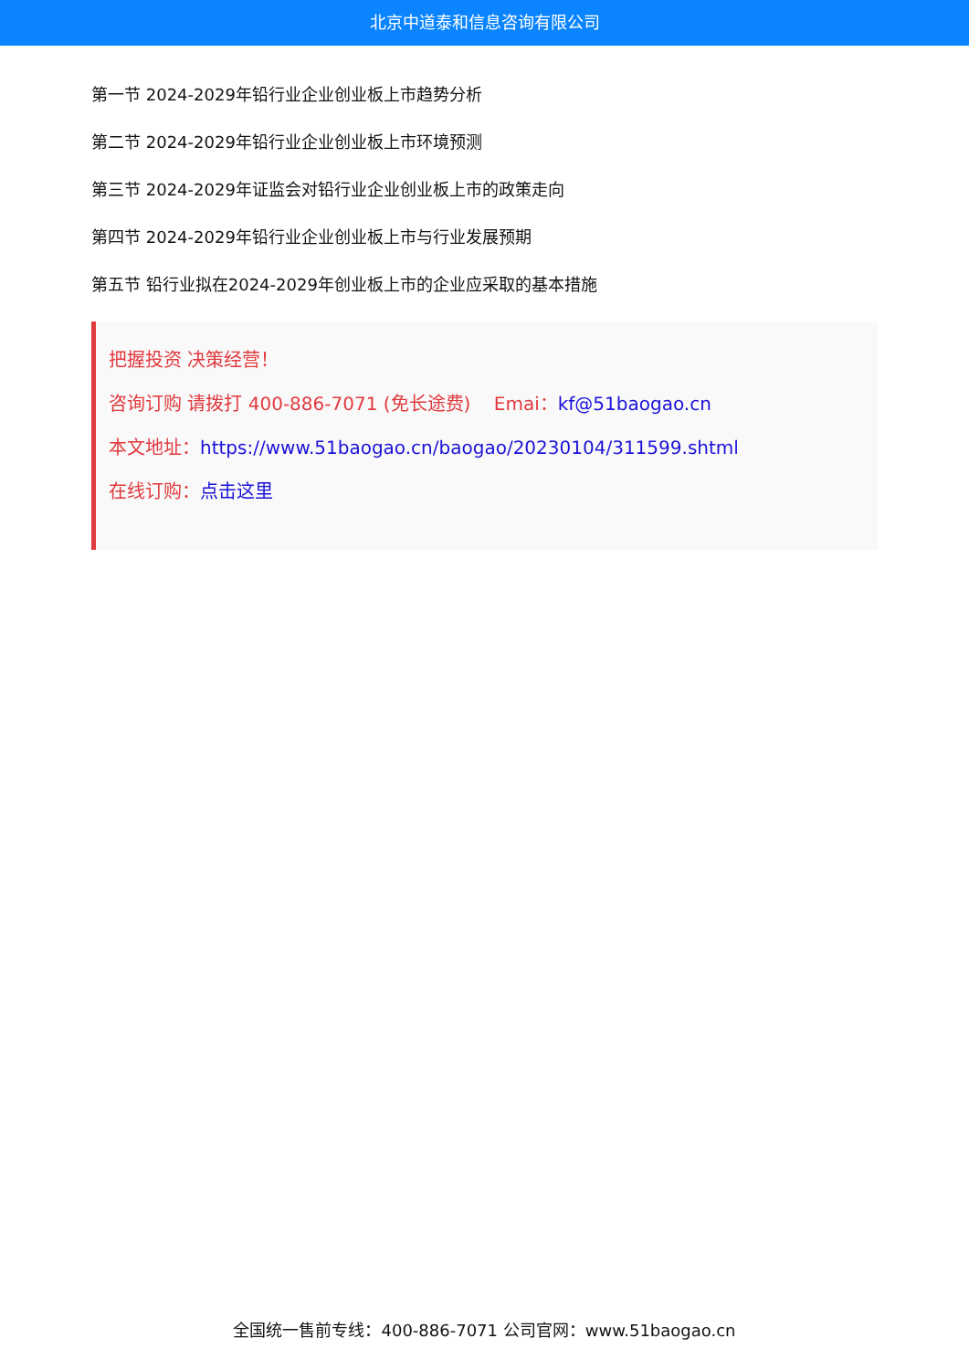北京中道泰和信息咨询有限公司
第一节 2024-2029年铅行业企业创业板上市趋势分析
第二节 2024-2029年铅行业企业创业板上市环境预测
第三节 2024-2029年证监会对铅行业企业创业板上市的政策走向
第四节 2024-2029年铅行业企业创业板上市与行业发展预期
第五节 铅行业拟在2024-2029年创业板上市的企业应采取的基本措施
把握投资 决策经营！
咨询订购 请拨打 400-886-7071 (免长途费) Emai：kf@51baogao.cn
本文地址：https://www.51baogao.cn/baogao/20230104/311599.shtml
在线订购：点击这里
全国统一售前专线：400-886-7071 公司官网：www.51baogao.cn